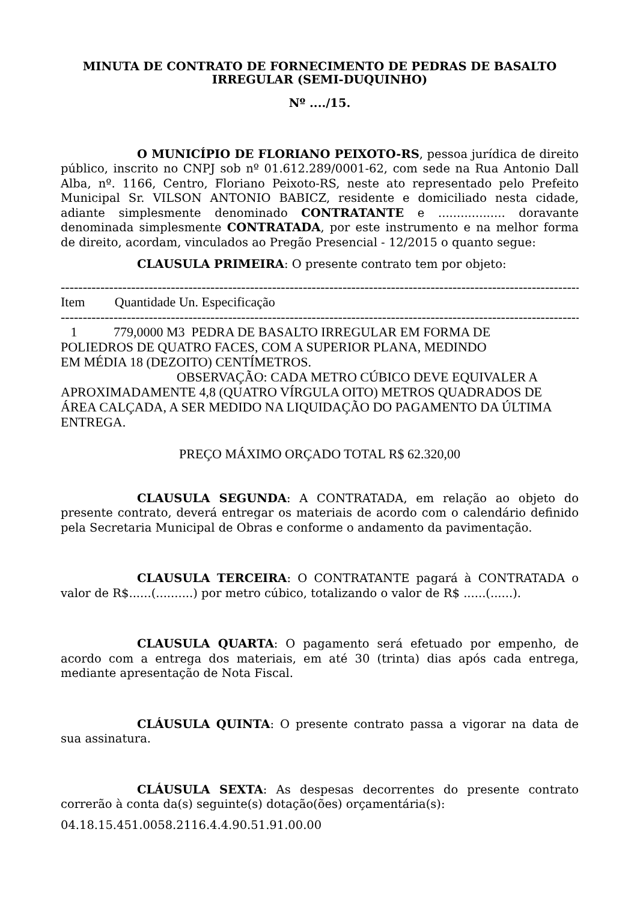MINUTA DE CONTRATO DE FORNECIMENTO DE PEDRAS DE BASALTO IRREGULAR (SEMI-DUQUINHO)
Nº ..../15.
O MUNICÍPIO DE FLORIANO PEIXOTO-RS, pessoa jurídica de direito público, inscrito no CNPJ sob nº 01.612.289/0001-62, com sede na Rua Antonio Dall Alba, nº. 1166, Centro, Floriano Peixoto-RS, neste ato representado pelo Prefeito Municipal Sr. VILSON ANTONIO BABICZ, residente e domiciliado nesta cidade, adiante simplesmente denominado CONTRATANTE e .................. doravante denominada simplesmente CONTRATADA, por este instrumento e na melhor forma de direito, acordam, vinculados ao Pregão Presencial - 12/2015 o quanto segue:
CLAUSULA PRIMEIRA: O presente contrato tem por objeto:
------------------------------------------------------------------------------------------------------------------------
Item Quantidade Un. Especificação
------------------------------------------------------------------------------------------------------------------------
1 779,0000 M3 PEDRA DE BASALTO IRREGULAR EM FORMA DE
POLIEDROS DE QUATRO FACES, COM A SUPERIOR PLANA, MEDINDO
EM MÉDIA 18 (DEZOITO) CENTÍMETROS.
OBSERVAÇÃO: CADA METRO CÚBICO DEVE EQUIVALER A APROXIMADAMENTE 4,8 (QUATRO VÍRGULA OITO) METROS QUADRADOS DE ÁREA CALÇADA, A SER MEDIDO NA LIQUIDAÇÃO DO PAGAMENTO DA ÚLTIMA ENTREGA.
PREÇO MÁXIMO ORÇADO TOTAL R$ 62.320,00
CLAUSULA SEGUNDA: A CONTRATADA, em relação ao objeto do presente contrato, deverá entregar os materiais de acordo com o calendário definido pela Secretaria Municipal de Obras e conforme o andamento da pavimentação.
CLAUSULA TERCEIRA: O CONTRATANTE pagará à CONTRATADA o valor de R$......(..........) por metro cúbico, totalizando o valor de R$ ......(......).
CLAUSULA QUARTA: O pagamento será efetuado por empenho, de acordo com a entrega dos materiais, em até 30 (trinta) dias após cada entrega, mediante apresentação de Nota Fiscal.
CLÁUSULA QUINTA: O presente contrato passa a vigorar na data de sua assinatura.
CLÁUSULA SEXTA: As despesas decorrentes do presente contrato correrão à conta da(s) seguinte(s) dotação(ões) orçamentária(s):
04.18.15.451.0058.2116.4.4.90.51.91.00.00